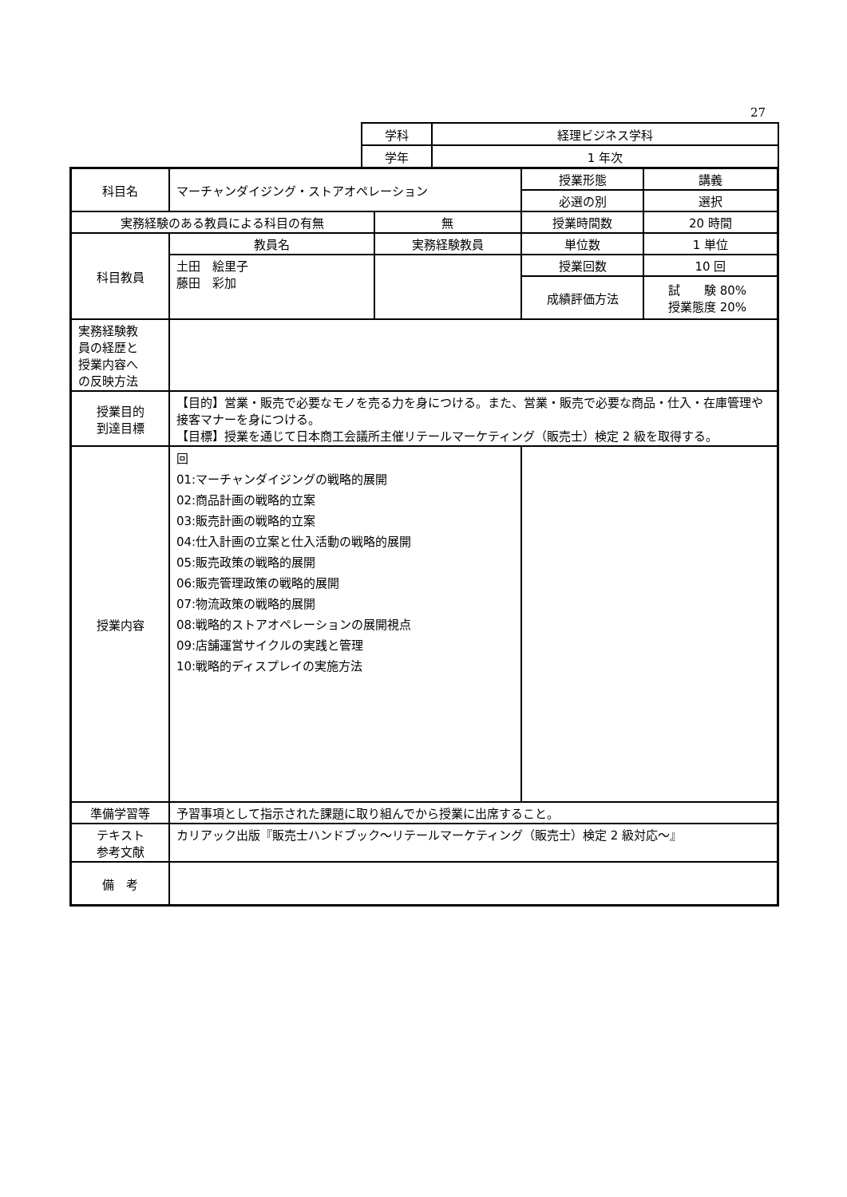27
| 学科 | 経理ビジネス学科 |
| 学年 | 1 年次 |
| 科目名 | マーチャンダイジング・ストアオペレーション | | 授業形態 | 講義 |
| | | | 必選の別 | 選択 |
| 実務経験のある教員による科目の有無 | | 無 | 授業時間数 | 20 時間 |
| 科目教員 | 教員名 | 実務経験教員 | 単位数 | 1 単位 |
| | 土田 絵里子 藤田 彩加 | | 授業回数 | 10 回 |
| | | | 成績評価方法 | 試 験 80% 授業態度 20% |
| 実務経験教 員の経歴と 授業内容へ の反映方法 | | | | |
| 授業目的 到達目標 | 【目的】営業・販売で必要なモノを売る力を身につける。また、営業・販売で必要な商品・仕入・在庫管理や接客マナーを身につける。 【目標】授業を通じて日本商工会議所主催リテールマーケティング（販売士）検定 2 級を取得する。 | | | |
| 授業内容 | 回 01:マーチャンダイジングの戦略的展開 02:商品計画の戦略的立案 03:販売計画の戦略的立案 04:仕入計画の立案と仕入活動の戦略的展開 05:販売政策の戦略的展開 06:販売管理政策の戦略的展開 07:物流政策の戦略的展開 08:戦略的ストアオペレーションの展開視点 09:店舗運営サイクルの実践と管理 10:戦略的ディスプレイの実施方法 | | | |
| 準備学習等 | 予習事項として指示された課題に取り組んでから授業に出席すること。 | | | |
| テキスト 参考文献 | カリアック出版『販売士ハンドブック～リテールマーケティング（販売士）検定 2 級対応～』 | | | |
| 備 考 | | | | |